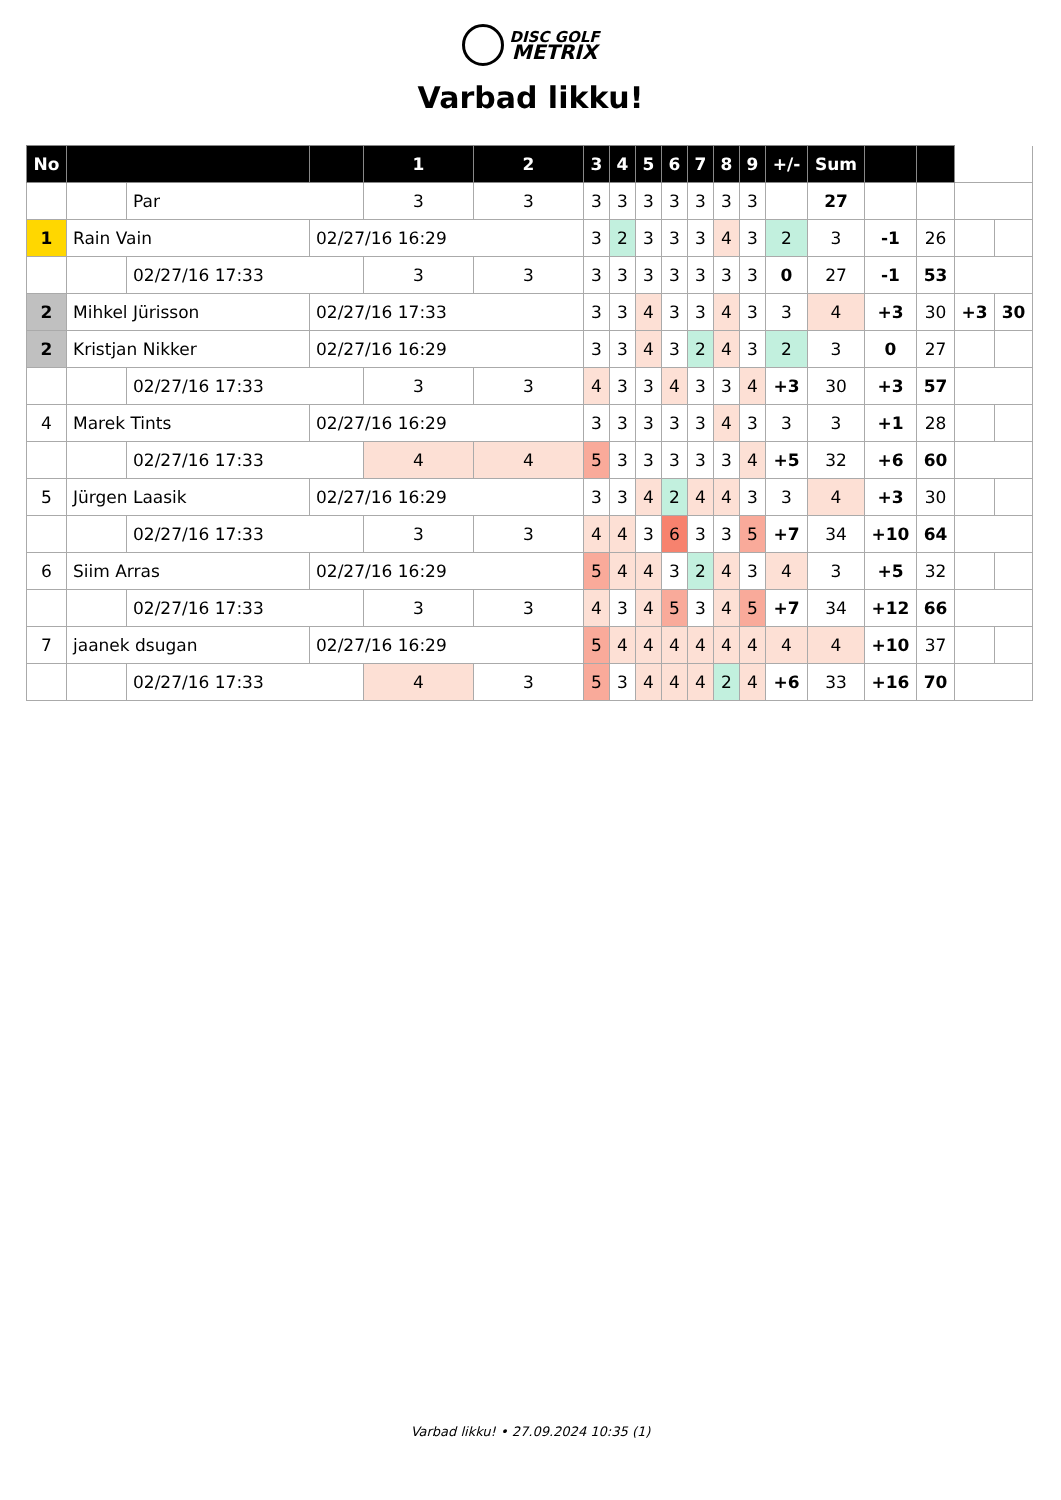DISC GOLF
METRIX
Varbad likku!
| No | | | | 1 | 2 | 3 | 4 | 5 | 6 | 7 | 8 | 9 | +/- | Sum | | | | |
| | | Par | | 3 | 3 | 3 | 3 | 3 | 3 | 3 | 3 | 3 | | 27 | | | | |
| 1 | Rain Vain | | 02/27/16 16:29 | | | 3 | 2 | 3 | 3 | 3 | 4 | 3 | 2 | 3 | -1 | 26 | | |
| | | 02/27/16 17:33 | | 3 | 3 | 3 | 3 | 3 | 3 | 3 | 3 | 3 | 0 | 27 | -1 | 53 | | |
| 2 | Mihkel Jürisson | | 02/27/16 17:33 | | | 3 | 3 | 4 | 3 | 3 | 4 | 3 | 3 | 4 | +3 | 30 | +3 | 30 |
| 2 | Kristjan Nikker | | 02/27/16 16:29 | | | 3 | 3 | 4 | 3 | 2 | 4 | 3 | 2 | 3 | 0 | 27 | | |
| | | 02/27/16 17:33 | | 3 | 3 | 4 | 3 | 3 | 4 | 3 | 3 | 4 | +3 | 30 | +3 | 57 | | |
| 4 | Marek Tints | | 02/27/16 16:29 | | | 3 | 3 | 3 | 3 | 3 | 4 | 3 | 3 | 3 | +1 | 28 | | |
| | | 02/27/16 17:33 | | 4 | 4 | 5 | 3 | 3 | 3 | 3 | 3 | 4 | +5 | 32 | +6 | 60 | | |
| 5 | Jürgen Laasik | | 02/27/16 16:29 | | | 3 | 3 | 4 | 2 | 4 | 4 | 3 | 3 | 4 | +3 | 30 | | |
| | | 02/27/16 17:33 | | 3 | 3 | 4 | 4 | 3 | 6 | 3 | 3 | 5 | +7 | 34 | +10 | 64 | | |
| 6 | Siim Arras | | 02/27/16 16:29 | | | 5 | 4 | 4 | 3 | 2 | 4 | 3 | 4 | 3 | +5 | 32 | | |
| | | 02/27/16 17:33 | | 3 | 3 | 4 | 3 | 4 | 5 | 3 | 4 | 5 | +7 | 34 | +12 | 66 | | |
| 7 | jaanek dsugan | | 02/27/16 16:29 | | | 5 | 4 | 4 | 4 | 4 | 4 | 4 | 4 | 4 | +10 | 37 | | |
| | | 02/27/16 17:33 | | 4 | 3 | 5 | 3 | 4 | 4 | 4 | 2 | 4 | +6 | 33 | +16 | 70 | | |
Varbad likku! • 27.09.2024 10:35 (1)